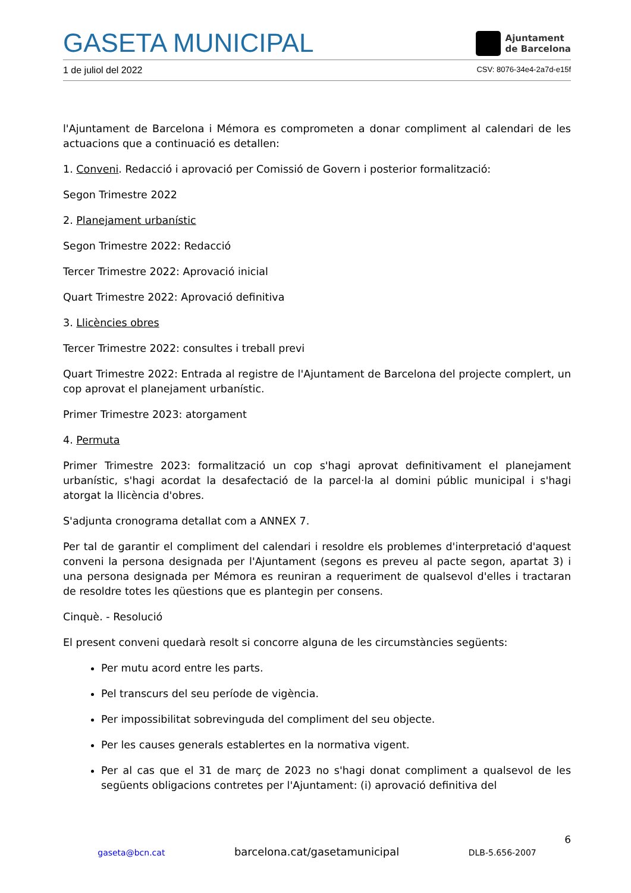GASETA MUNICIPAL
Ajuntament
de Barcelona
1 de juliol del 2022 CSV: 8076-34e4-2a7d-e15f
l'Ajuntament de Barcelona i Mémora es comprometen a donar compliment al calendari de les actuacions que a continuació es detallen:
1. Conveni. Redacció i aprovació per Comissió de Govern i posterior formalització:
Segon Trimestre 2022
2. Planejament urbanístic
Segon Trimestre 2022: Redacció
Tercer Trimestre 2022: Aprovació inicial
Quart Trimestre 2022: Aprovació definitiva
3. Llicències obres
Tercer Trimestre 2022: consultes i treball previ
Quart Trimestre 2022: Entrada al registre de l'Ajuntament de Barcelona del projecte complert, un cop aprovat el planejament urbanístic.
Primer Trimestre 2023: atorgament
4. Permuta
Primer Trimestre 2023: formalització un cop s'hagi aprovat definitivament el planejament urbanístic, s'hagi acordat la desafectació de la parcel·la al domini públic municipal i s'hagi atorgat la llicència d'obres.
S'adjunta cronograma detallat com a ANNEX 7.
Per tal de garantir el compliment del calendari i resoldre els problemes d'interpretació d'aquest conveni la persona designada per l'Ajuntament (segons es preveu al pacte segon, apartat 3) i una persona designada per Mémora es reuniran a requeriment de qualsevol d'elles i tractaran de resoldre totes les qüestions que es plantegin per consens.
Cinquè. - Resolució
El present conveni quedarà resolt si concorre alguna de les circumstàncies següents:
Per mutu acord entre les parts.
Pel transcurs del seu període de vigència.
Per impossibilitat sobrevinguda del compliment del seu objecte.
Per les causes generals establertes en la normativa vigent.
Per al cas que el 31 de març de 2023 no s'hagi donat compliment a qualsevol de les següents obligacions contretes per l'Ajuntament: (i) aprovació definitiva del
6
gaseta@bcn.cat barcelona.cat/gasetamunicipal DLB-5.656-2007